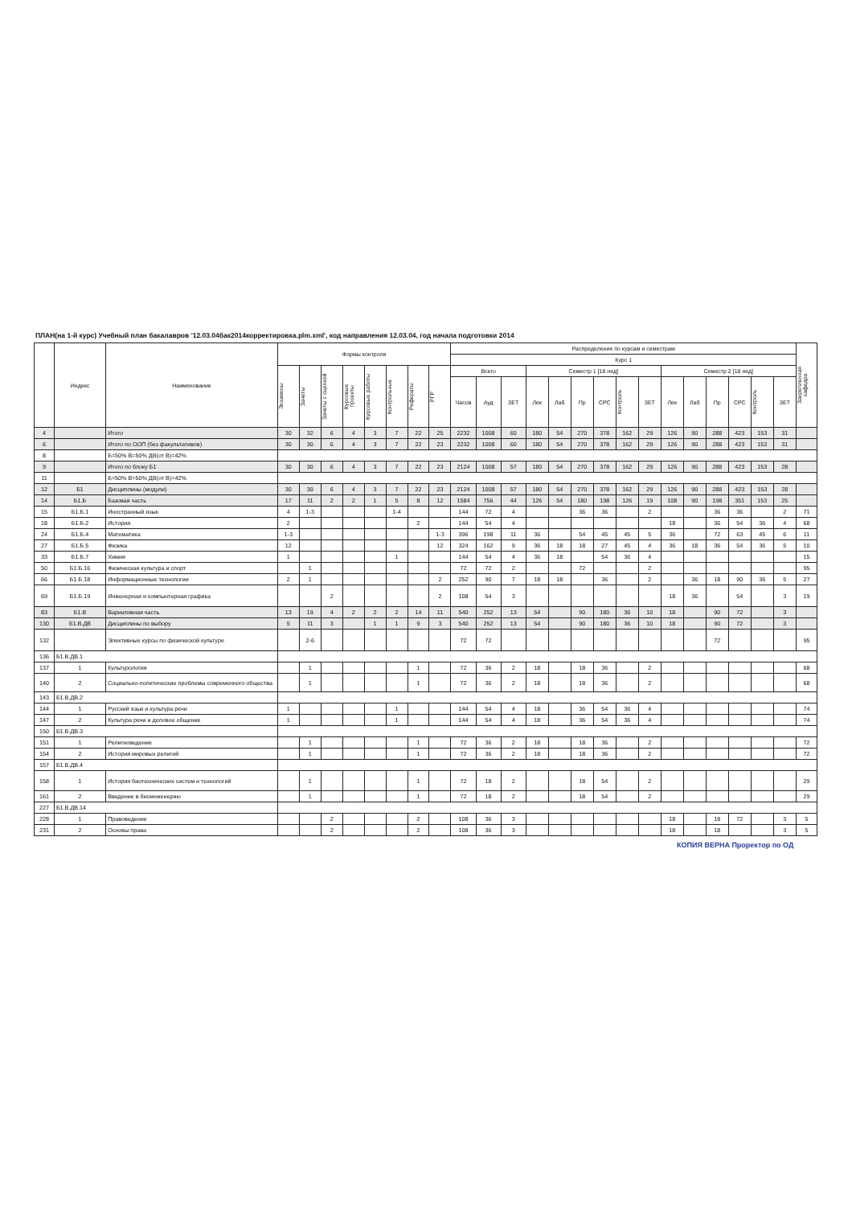ПЛАН(на 1-й курс) Учебный план бакалавров '12.03.04бак2014корректировка.plm.xml', код направления 12.03.04, год начала подготовки 2014
| | Индекс | Наименование | Формы контроля | | | | | | | | Распределение по курсам и семестрам | | | | | | | | | | | | | | | Закрепленная кафедра |
| --- | --- | --- | --- | --- | --- | --- | --- | --- | --- | --- | --- | --- | --- | --- | --- | --- | --- | --- | --- | --- | --- | --- | --- | --- | --- | --- |
| | | | | | | | | | | | Курс 1 | | | | | | | | | | | | | | | |
| | | | Экзамены | Зачеты | Зачеты с оценкой | Курсовые проекты | Курсовые работы | Контрольные | Рефераты | РГР | Всего | | | Семестр 1 [18 нед] | | | | | | Семестр 2 [18 нед] | | | | | | |
| | | | | | | | | | | | Часов | Ауд | ЗЕТ | Лек | Лаб | Пр | СРС | Контроль | ЗЕТ | Лек | Лаб | Пр | СРС | Контроль | ЗЕТ | |
| 4 | | Итого | 30 | 32 | 6 | 4 | 3 | 7 | 22 | 25 | 2232 | 1008 | 60 | 180 | 54 | 270 | 378 | 162 | 29 | 126 | 90 | 288 | 423 | 153 | 31 | |
| 6 | | Итого по ООП (без факультативов) | 30 | 30 | 6 | 4 | 3 | 7 | 22 | 23 | 2232 | 1008 | 60 | 180 | 54 | 270 | 378 | 162 | 29 | 126 | 90 | 288 | 423 | 153 | 31 | |
| 8 | | Б=50% В=50% ДВ(от В)=42% | | | | | | | | | | | | | | | | | | | | | | | | |
| 9 | | Итого по блоку Б1 | 30 | 30 | 6 | 4 | 3 | 7 | 22 | 23 | 2124 | 1008 | 57 | 180 | 54 | 270 | 378 | 162 | 29 | 126 | 90 | 288 | 423 | 153 | 28 | |
| 11 | | Б=50% В=50% ДВ(от В)=42% | | | | | | | | | | | | | | | | | | | | | | | | |
| 12 | Б1 | Дисциплины (модули) | 30 | 30 | 6 | 4 | 3 | 7 | 22 | 23 | 2124 | 1008 | 57 | 180 | 54 | 270 | 378 | 162 | 29 | 126 | 90 | 288 | 423 | 153 | 28 | |
| 14 | Б1.Б | Базовая часть | 17 | 11 | 2 | 2 | 1 | 5 | 8 | 12 | 1584 | 756 | 44 | 126 | 54 | 180 | 198 | 126 | 19 | 108 | 90 | 198 | 351 | 153 | 25 | |
| 15 | Б1.Б.1 | Иностранный язык | 4 | 1-3 | | | | 1-4 | | | 144 | 72 | 4 | | | 36 | 36 | | 2 | | | 36 | 36 | | 2 | 71 |
| 18 | Б1.Б.2 | История | 2 | | | | | | 2 | | 144 | 54 | 4 | | | | | | | 18 | | 36 | 54 | 36 | 4 | 68 |
| 24 | Б1.Б.4 | Математика | 1-3 | | | | | | | 1-3 | 396 | 198 | 11 | 36 | | 54 | 45 | 45 | 5 | 36 | | 72 | 63 | 45 | 6 | 11 |
| 27 | Б1.Б.5 | Физика | 12 | | | | | | | 12 | 324 | 162 | 9 | 36 | 18 | 18 | 27 | 45 | 4 | 36 | 18 | 36 | 54 | 36 | 5 | 10 |
| 33 | Б1.Б.7 | Химия | 1 | | | | | 1 | | | 144 | 54 | 4 | 36 | 18 | | 54 | 36 | 4 | | | | | | | 15 |
| 50 | Б1.Б.16 | Физическая культура и спорт | | 1 | | | | | | | 72 | 72 | 2 | | | 72 | | | 2 | | | | | | | 95 |
| 66 | Б1.Б.18 | Информационные технологии | 2 | 1 | | | | | | 2 | 252 | 90 | 7 | 18 | 18 | | 36 | | 2 | | 36 | 18 | 90 | 36 | 5 | 27 |
| 69 | Б1.Б.19 | Инженерная и компьютерная графика | | | 2 | | | | | 2 | 108 | 54 | 3 | | | | | | | 18 | 36 | | 54 | | 3 | 19 |
| 83 | Б1.В | Вариативная часть | 13 | 19 | 4 | 2 | 2 | 2 | 14 | 11 | 540 | 252 | 13 | 54 | | 90 | 180 | 36 | 10 | 18 | | 90 | 72 | | 3 | |
| 130 | Б1.В.ДВ | Дисциплины по выбору | 5 | 11 | 3 | | 1 | 1 | 9 | 3 | 540 | 252 | 13 | 54 | | 90 | 180 | 36 | 10 | 18 | | 90 | 72 | | 3 | |
| 132 | | Элективные курсы по физической культуре | | 2-6 | | | | | | | 72 | 72 | | | | | | | | | | 72 | | | | 95 |
| 136 | Б1.В.ДВ.1 | | | | | | | | | | | | | | | | | | | | | | | | | |
| 137 | 1 | Культурология | | 1 | | | | | 1 | | 72 | 36 | 2 | 18 | | 18 | 36 | | 2 | | | | | | | 68 |
| 140 | 2 | Социально-политические проблемы современного общества | | 1 | | | | | 1 | | 72 | 36 | 2 | 18 | | 18 | 36 | | 2 | | | | | | | 68 |
| 143 | Б1.В.ДВ.2 | | | | | | | | | | | | | | | | | | | | | | | | | |
| 144 | 1 | Русский язык и культура речи | 1 | | | | | 1 | | | 144 | 54 | 4 | 18 | | 36 | 54 | 36 | 4 | | | | | | | 74 |
| 147 | 2 | Культура речи и деловое общение | 1 | | | | | 1 | | | 144 | 54 | 4 | 18 | | 36 | 54 | 36 | 4 | | | | | | | 74 |
| 150 | Б1.В.ДВ.3 | | | | | | | | | | | | | | | | | | | | | | | | | |
| 151 | 1 | Религиоведение | | 1 | | | | | 1 | | 72 | 36 | 2 | 18 | | 18 | 36 | | 2 | | | | | | | 72 |
| 154 | 2 | История мировых религий | | 1 | | | | | 1 | | 72 | 36 | 2 | 18 | | 18 | 36 | | 2 | | | | | | | 72 |
| 157 | Б1.В.ДВ.4 | | | | | | | | | | | | | | | | | | | | | | | | | |
| 158 | 1 | История биотехнических систем и технологий | | 1 | | | | | 1 | | 72 | 18 | 2 | | | 18 | 54 | | 2 | | | | | | | 29 |
| 161 | 2 | Введение в биоинженерию | | 1 | | | | | 1 | | 72 | 18 | 2 | | | 18 | 54 | | 2 | | | | | | | 29 |
| 227 | Б1.В.ДВ.14 | | | | | | | | | | | | | | | | | | | | | | | | | |
| 228 | 1 | Правоведение | | | 2 | | | | 2 | | 108 | 36 | 3 | | | | | | | 18 | | 18 | 72 | | 3 | 5 |
| 231 | 2 | Основы права | | | 2 | | | | 2 | | 108 | 36 | 3 | | | | | | | 18 | | 18 | | | 3 | 5 |
КОПИЯ ВЕРНА Проректор по ОД